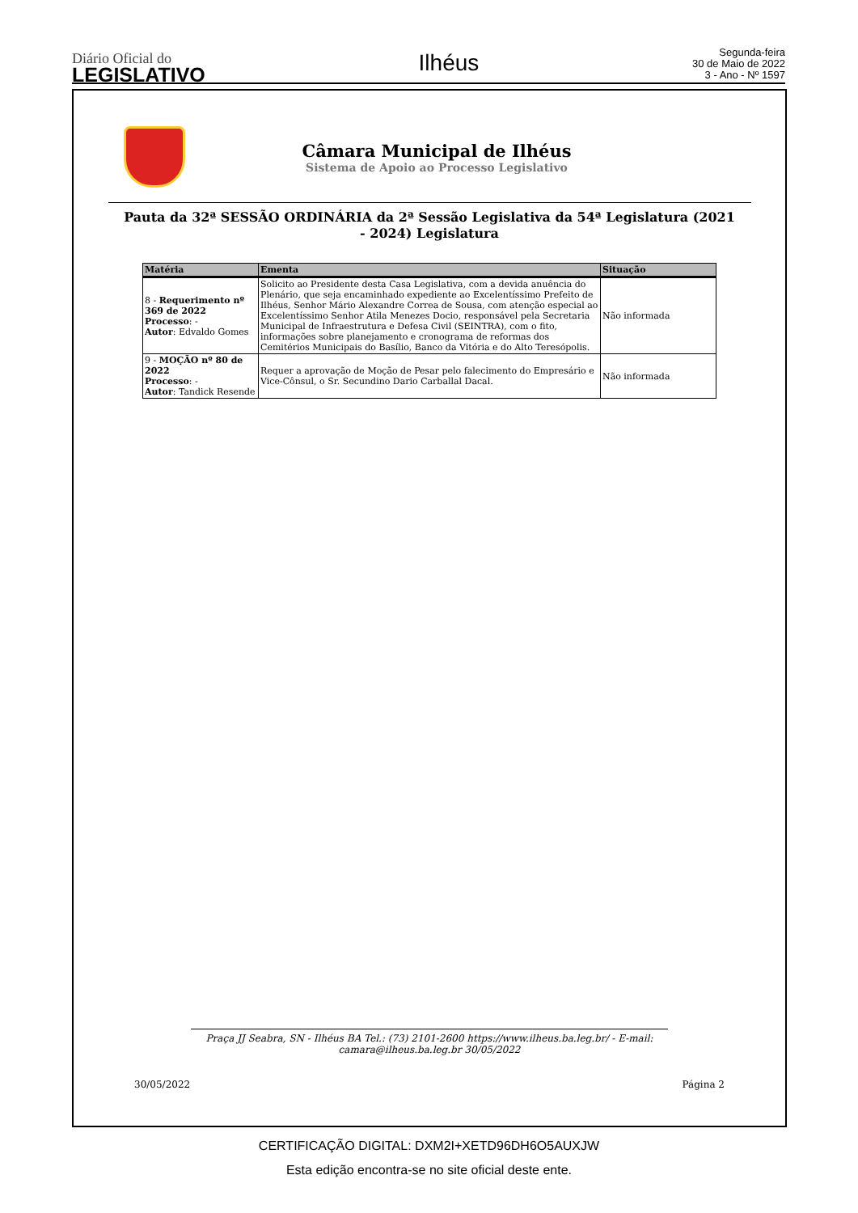Diário Oficial do
LEGISLATIVO
Ilhéus
Segunda-feira
30 de Maio de 2022
3 - Ano - Nº 1597
Câmara Municipal de Ilhéus
Sistema de Apoio ao Processo Legislativo
Pauta da 32ª SESSÃO ORDINÁRIA da 2ª Sessão Legislativa da 54ª Legislatura (2021 - 2024) Legislatura
| Matéria | Ementa | Situação |
| --- | --- | --- |
| 8 - Requerimento nº 369 de 2022 Processo : - Autor : Edvaldo Gomes | Solicito ao Presidente desta Casa Legislativa, com a devida anuência do Plenário, que seja encaminhado expediente ao Excelentíssimo Prefeito de Ilhéus, Senhor Mário Alexandre Correa de Sousa, com atenção especial ao Excelentíssimo Senhor Atila Menezes Docio, responsável pela Secretaria Municipal de Infraestrutura e Defesa Civil (SEINTRA), com o fito, informações sobre planejamento e cronograma de reformas dos Cemitérios Municipais do Basílio, Banco da Vitória e do Alto Teresópolis. | Não informada |
| 9 - MOÇÃO nº 80 de 2022 Processo : - Autor : Tandick Resende | Requer a aprovação de Moção de Pesar pelo falecimento do Empresário e Vice-Cônsul, o Sr. Secundino Dario Carballal Dacal. | Não informada |
Praça JJ Seabra, SN - Ilhéus BA Tel.: (73) 2101-2600 https://www.ilheus.ba.leg.br/ - E-mail: camara@ilheus.ba.leg.br 30/05/2022
30/05/2022 Página 2
CERTIFICAÇÃO DIGITAL: DXM2I+XETD96DH6O5AUXJW
Esta edição encontra-se no site oficial deste ente.